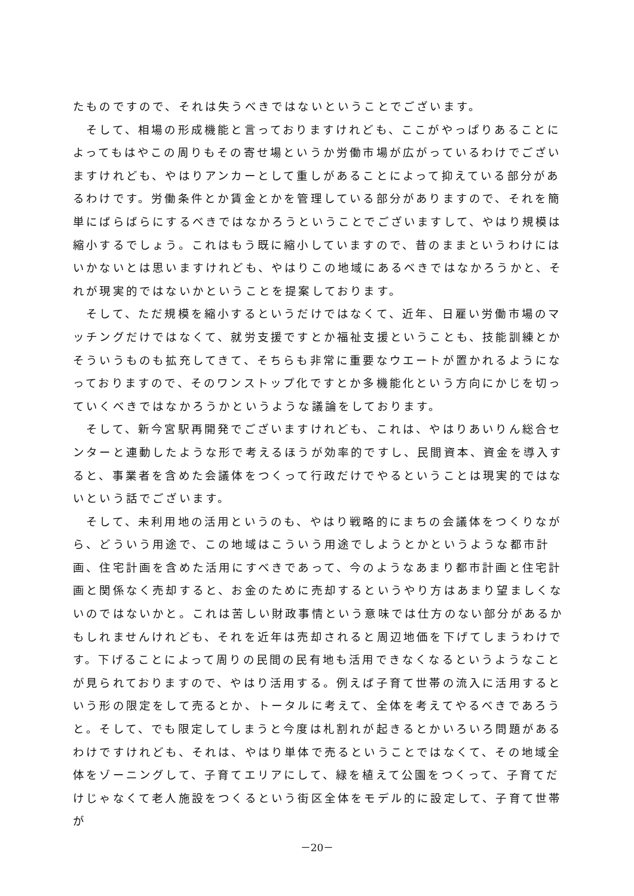たものですので、それは失うべきではないということでございます。
　そして、相場の形成機能と言っておりますけれども、ここがやっぱりあることによってもはやこの周りもその寄せ場というか労働市場が広がっているわけでございますけれども、やはりアンカーとして重しがあることによって抑えている部分があるわけです。労働条件とか賃金とかを管理している部分がありますので、それを簡単にばらばらにするべきではなかろうということでございますして、やはり規模は縮小するでしょう。これはもう既に縮小していますので、昔のままというわけにはいかないとは思いますけれども、やはりこの地域にあるべきではなかろうかと、それが現実的ではないかということを提案しております。
　そして、ただ規模を縮小するというだけではなくて、近年、日雇い労働市場のマッチングだけではなくて、就労支援ですとか福祉支援ということも、技能訓練とかそういうものも拡充してきて、そちらも非常に重要なウエートが置かれるようになっておりますので、そのワンストップ化ですとか多機能化という方向にかじを切っていくべきではなかろうかというような議論をしております。
　そして、新今宮駅再開発でございますけれども、これは、やはりあいりん総合センターと連動したような形で考えるほうが効率的ですし、民間資本、資金を導入すると、事業者を含めた会議体をつくって行政だけでやるということは現実的ではないという話でございます。
　そして、未利用地の活用というのも、やはり戦略的にまちの会議体をつくりながら、どういう用途で、この地域はこういう用途でしようとかというような都市計画、住宅計画を含めた活用にすべきであって、今のようなあまり都市計画と住宅計画と関係なく売却すると、お金のために売却するというやり方はあまり望ましくないのではないかと。これは苦しい財政事情という意味では仕方のない部分があるかもしれませんけれども、それを近年は売却されると周辺地価を下げてしまうわけです。下げることによって周りの民間の民有地も活用できなくなるというようなことが見られておりますので、やはり活用する。例えば子育て世帯の流入に活用するという形の限定をして売るとか、トータルに考えて、全体を考えてやるべきであろうと。そして、でも限定してしまうと今度は札割れが起きるとかいろいろ問題があるわけですけれども、それは、やはり単体で売るということではなくて、その地域全体をゾーニングして、子育てエリアにして、緑を植えて公園をつくって、子育てだけじゃなくて老人施設をつくるという街区全体をモデル的に設定して、子育て世帯が
－20－